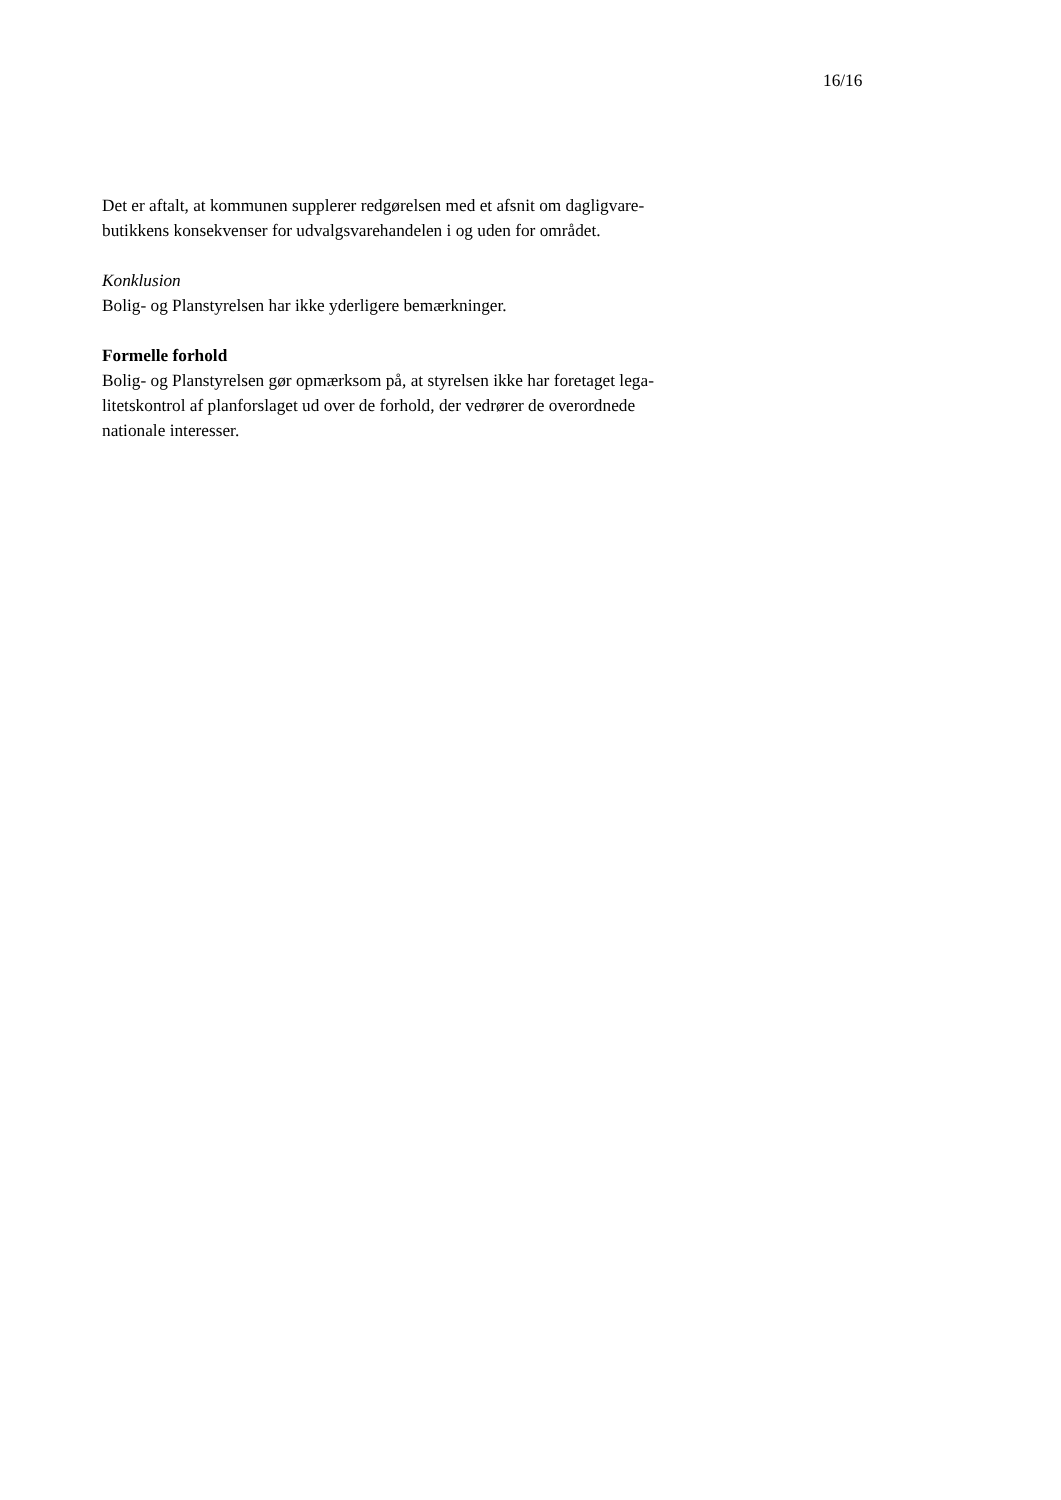16/16
Det er aftalt, at kommunen supplerer redgørelsen med et afsnit om dagligvare-
butikkens konsekvenser for udvalgsvarehandelen i og uden for området.
Konklusion
Bolig- og Planstyrelsen har ikke yderligere bemærkninger.
Formelle forhold
Bolig- og Planstyrelsen gør opmærksom på, at styrelsen ikke har foretaget lega-
litetskontrol af planforslaget ud over de forhold, der vedrører de overordnede
nationale interesser.